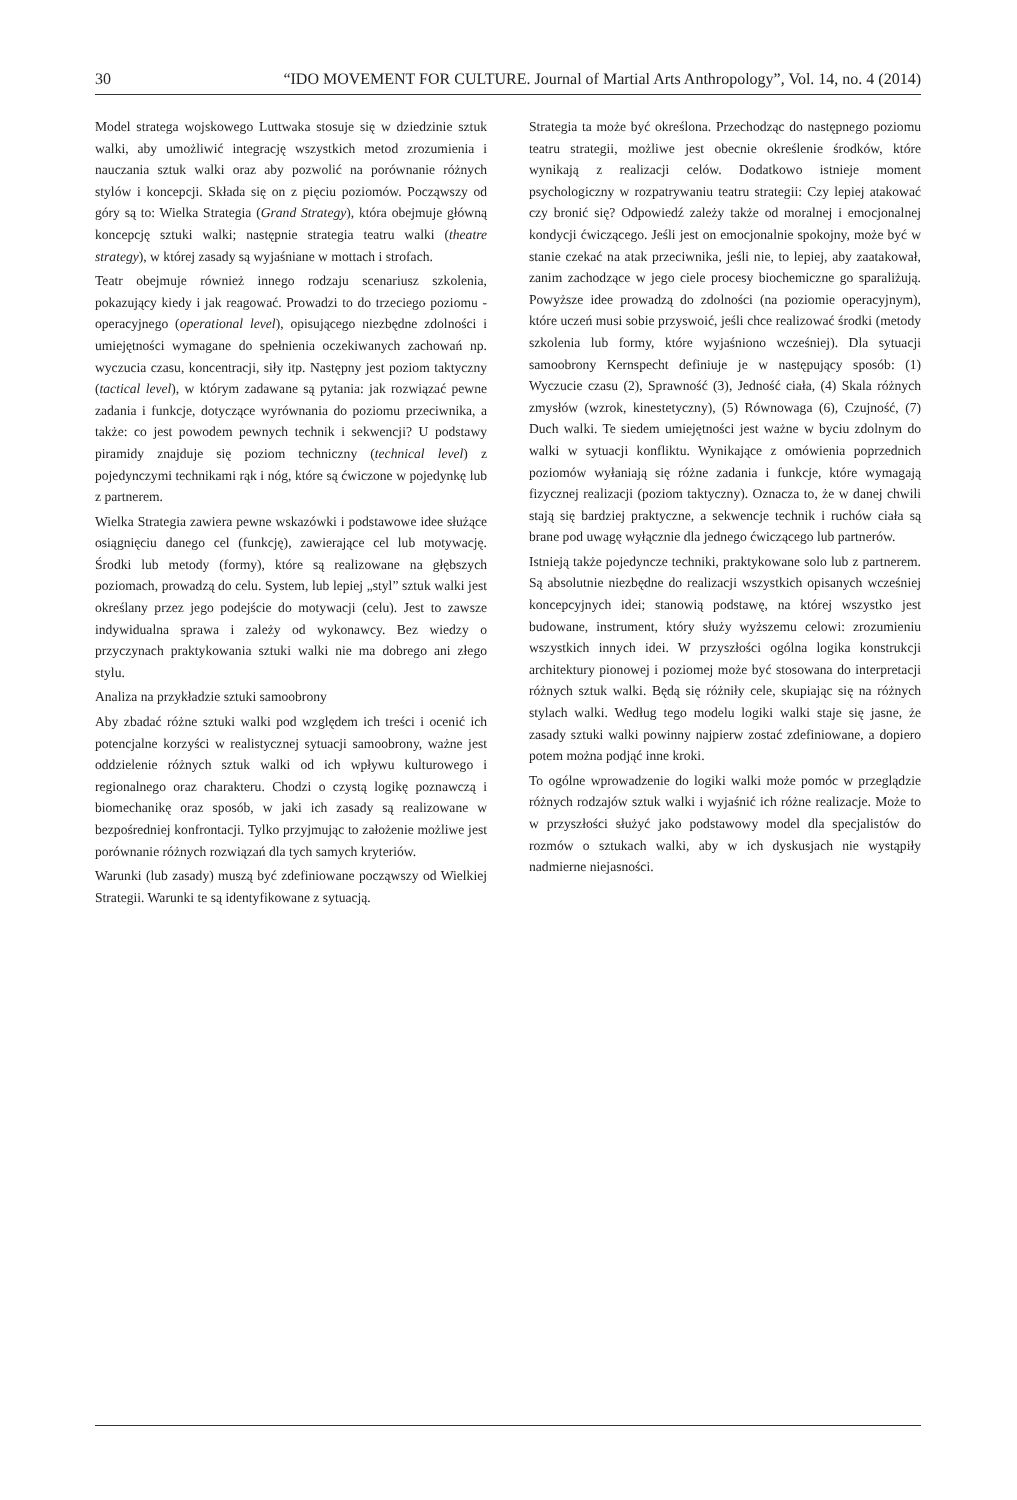30 “IDO MOVEMENT FOR CULTURE. Journal of Martial Arts Anthropology”, Vol. 14, no. 4 (2014)
Model stratega wojskowego Luttwaka stosuje się w dziedzinie sztuk walki, aby umożliwić integrację wszystkich metod zrozumienia i nauczania sztuk walki oraz aby pozwolić na porównanie różnych stylów i koncepcji. Składa się on z pięciu poziomów. Począwszy od góry są to: Wielka Strategia (Grand Strategy), która obejmuje główną koncepcję sztuki walki; następnie strategia teatru walki (theatre strategy), w której zasady są wyjaśniane w mottach i strofach.
Teatr obejmuje również innego rodzaju scenariusz szkolenia, pokazujący kiedy i jak reagować. Prowadzi to do trzeciego poziomu - operacyjnego (operational level), opisującego niezbędne zdolności i umiejętności wymagane do spełnienia oczekiwanych zachowań np. wyczucia czasu, koncentracji, siły itp. Następny jest poziom taktyczny (tactical level), w którym zadawane są pytania: jak rozwiązać pewne zadania i funkcje, dotyczące wyrównania do poziomu przeciwnika, a także: co jest powodem pewnych technik i sekwencji? U podstawy piramidy znajduje się poziom techniczny (technical level) z pojedynczymi technikami rąk i nóg, które są ćwiczone w pojedynkę lub z partnerem.
Wielka Strategia zawiera pewne wskazówki i podstawowe idee służące osiągnięciu danego cel (funkcję), zawierające cel lub motywację. Środki lub metody (formy), które są realizowane na głębszych poziomach, prowadzą do celu. System, lub lepiej „styl” sztuk walki jest określany przez jego podejście do motywacji (celu). Jest to zawsze indywidualna sprawa i zależy od wykonawcy. Bez wiedzy o przyczynach praktykowania sztuki walki nie ma dobrego ani złego stylu.
Analiza na przykładzie sztuki samoobrony
Aby zbadać różne sztuki walki pod względem ich treści i ocenić ich potencjalne korzyści w realistycznej sytuacji samoobrony, ważne jest oddzielenie różnych sztuk walki od ich wpływu kulturowego i regionalnego oraz charakteru. Chodzi o czystą logikę poznawczą i biomechanikę oraz sposób, w jaki ich zasady są realizowane w bezpośredniej konfrontacji. Tylko przyjmując to założenie możliwe jest porównanie różnych rozwiązań dla tych samych kryteriów.
Warunki (lub zasady) muszą być zdefiniowane począwszy od Wielkiej Strategii. Warunki te są identyfikowane z sytuacją.
Strategia ta może być określona. Przechodząc do następnego poziomu teatru strategii, możliwe jest obecnie określenie środków, które wynikają z realizacji celów. Dodatkowo istnieje moment psychologiczny w rozpatrywaniu teatru strategii: Czy lepiej atakować czy bronić się? Odpowiedź zależy także od moralnej i emocjonalnej kondycji ćwiczącego. Jeśli jest on emocjonalnie spokojny, może być w stanie czekać na atak przeciwnika, jeśli nie, to lepiej, aby zaatakował, zanim zachodzące w jego ciele procesy biochemiczne go sparaliżują. Powyższe idee prowadzą do zdolności (na poziomie operacyjnym), które uczeń musi sobie przyswoić, jeśli chce realizować środki (metody szkolenia lub formy, które wyjaśniono wcześniej). Dla sytuacji samoobrony Kernspecht definiuje je w następujący sposób: (1) Wyczucie czasu (2), Sprawność (3), Jedność ciała, (4) Skala różnych zmysłów (wzrok, kinestetyczny), (5) Równowaga (6), Czujność, (7) Duch walki. Te siedem umiejętności jest ważne w byciu zdolnym do walki w sytuacji konfliktu. Wynikające z omówienia poprzednich poziomów wyłaniają się różne zadania i funkcje, które wymagają fizycznej realizacji (poziom taktyczny). Oznacza to, że w danej chwili stają się bardziej praktyczne, a sekwencje technik i ruchów ciała są brane pod uwagę wyłącznie dla jednego ćwiczącego lub partnerów.
Istnieją także pojedyncze techniki, praktykowane solo lub z partnerem. Są absolutnie niezbędne do realizacji wszystkich opisanych wcześniej koncepcyjnych idei; stanowią podstawę, na której wszystko jest budowane, instrument, który służy wyższemu celowi: zrozumieniu wszystkich innych idei. W przyszłości ogólna logika konstrukcji architektury pionowej i poziomej może być stosowana do interpretacji różnych sztuk walki. Będą się różniły cele, skupiając się na różnych stylach walki. Według tego modelu logiki walki staje się jasne, że zasady sztuki walki powinny najpierw zostać zdefiniowane, a dopiero potem można podjąć inne kroki.
To ogólne wprowadzenie do logiki walki może pomóc w przeglądzie różnych rodzajów sztuk walki i wyjaśnić ich różne realizacje. Może to w przyszłości służyć jako podstawowy model dla specjalistów do rozmów o sztukach walki, aby w ich dyskusjach nie wystąpiły nadmierne niejasności.